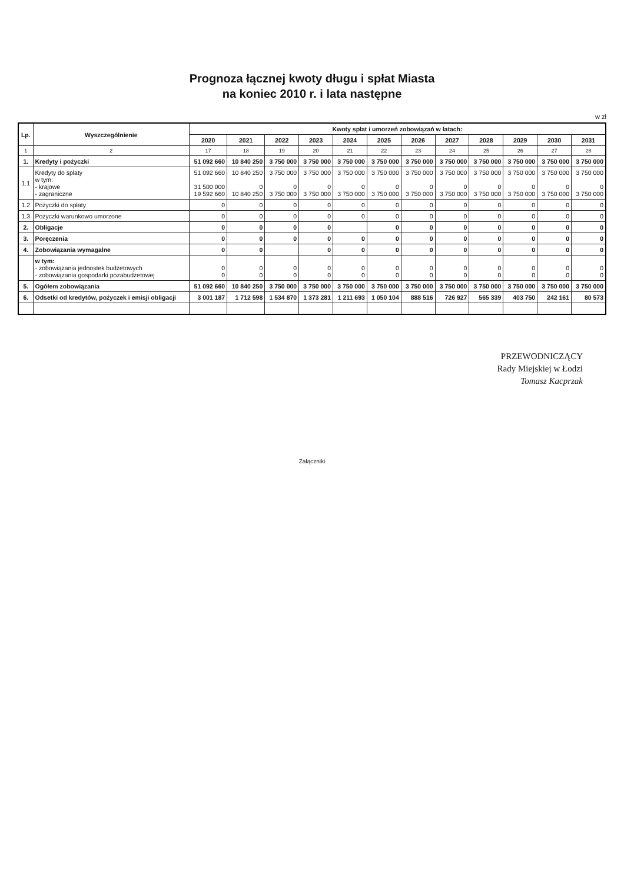Prognoza łącznej kwoty długu i spłat Miasta
na koniec 2010 r. i lata następne
w zł
| Lp. | Wyszczególnienie | Kwoty spłat i umorzeń zobowiązań w latach: | | | | | | | | | | | |
| --- | --- | --- | --- | --- | --- | --- | --- | --- | --- | --- | --- | --- | --- |
| | | 2020 | 2021 | 2022 | 2023 | 2024 | 2025 | 2026 | 2027 | 2028 | 2029 | 2030 | 2031 |
| 1 | 2 | 17 | 18 | 19 | 20 | 21 | 22 | 23 | 24 | 25 | 26 | 27 | 28 |
| 1. | Kredyty i pożyczki | 51 092 660 | 10 840 250 | 3 750 000 | 3 750 000 | 3 750 000 | 3 750 000 | 3 750 000 | 3 750 000 | 3 750 000 | 3 750 000 | 3 750 000 | 3 750 000 |
| 1.1 | Kredyty do spłaty w tym: - krajowe - zagraniczne | 51 092 660 31 500 000 19 592 660 | 10 840 250 0 10 840 250 | 3 750 000 0 3 750 000 | 3 750 000 0 3 750 000 | 3 750 000 0 3 750 000 | 3 750 000 0 3 750 000 | 3 750 000 0 3 750 000 | 3 750 000 0 3 750 000 | 3 750 000 0 3 750 000 | 3 750 000 0 3 750 000 | 3 750 000 0 3 750 000 | 3 750 000 0 3 750 000 |
| 1.2 | Pożyczki do spłaty | 0 | 0 | 0 | 0 | 0 | 0 | 0 | 0 | 0 | 0 | 0 | 0 |
| 1.3 | Pożyczki warunkowo umorzone | 0 | 0 | 0 | 0 | 0 | 0 | 0 | 0 | 0 | 0 | 0 | 0 |
| 2. | Obligacje | 0 | 0 | 0 | 0 | | 0 | 0 | 0 | 0 | 0 | 0 | 0 |
| 3. | Poręczenia | 0 | 0 | 0 | 0 | 0 | 0 | 0 | 0 | 0 | 0 | 0 | 0 |
| 4. | Zobowiązania wymagalne | 0 | 0 | | 0 | 0 | 0 | 0 | 0 | 0 | 0 | 0 | 0 |
| | w tym: - zobowiązania jednostek budżetowych - zobowiązania gospodarki pozabudżetowej | 0 0 | 0 0 | 0 0 | 0 0 | 0 0 | 0 0 | 0 0 | 0 0 | 0 0 | 0 0 | 0 0 | 0 0 |
| 5. | Ogółem zobowiązania | 51 092 660 | 10 840 250 | 3 750 000 | 3 750 000 | 3 750 000 | 3 750 000 | 3 750 000 | 3 750 000 | 3 750 000 | 3 750 000 | 3 750 000 | 3 750 000 |
| 6. | Odsetki od kredytów, pożyczek i emisji obligacji | 3 001 187 | 1 712 598 | 1 534 870 | 1 373 281 | 1 211 693 | 1 050 104 | 888 516 | 726 927 | 565 339 | 403 750 | 242 161 | 80 573 |
PRZEWODNICZĄCY
Rady Miejskiej w Łodzi
Tomasz Kacprzak
Załączniki